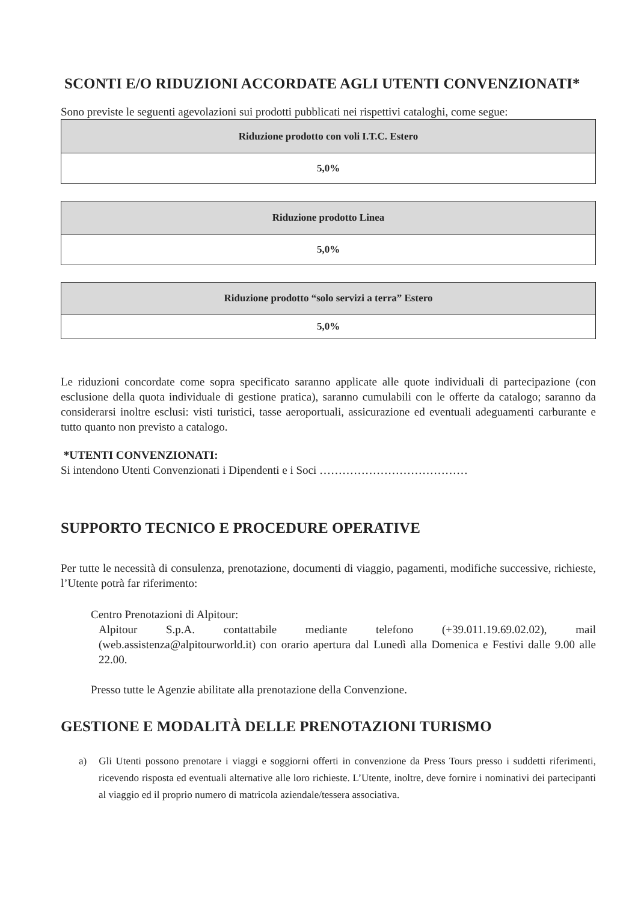SCONTI E/O RIDUZIONI ACCORDATE AGLI UTENTI CONVENZIONATI*
Sono previste le seguenti agevolazioni sui prodotti pubblicati nei rispettivi cataloghi, come segue:
| Riduzione prodotto con voli I.T.C. Estero |
| 5,0% |
| Riduzione prodotto Linea |
| 5,0% |
| Riduzione prodotto “solo servizi a terra” Estero |
| 5,0% |
Le riduzioni concordate come sopra specificato saranno applicate alle quote individuali di partecipazione (con esclusione della quota individuale di gestione pratica), saranno cumulabili con le offerte da catalogo; saranno da considerarsi inoltre esclusi: visti turistici, tasse aeroportuali, assicurazione ed eventuali adeguamenti carburante e tutto quanto non previsto a catalogo.
*UTENTI CONVENZIONATI:
Si intendono Utenti Convenzionati i Dipendenti e i Soci …………………………………
SUPPORTO TECNICO E PROCEDURE OPERATIVE
Per tutte le necessità di consulenza, prenotazione, documenti di viaggio, pagamenti, modifiche successive, richieste, l’Utente potrà far riferimento:
Centro Prenotazioni di Alpitour:
Alpitour S.p.A. contattabile mediante telefono (+39.011.19.69.02.02), mail (web.assistenza@alpitourworld.it) con orario apertura dal Lunedì alla Domenica e Festivi dalle 9.00 alle 22.00.
Presso tutte le Agenzie abilitate alla prenotazione della Convenzione.
GESTIONE E MODALITÀ DELLE PRENOTAZIONI TURISMO
a) Gli Utenti possono prenotare i viaggi e soggiorni offerti in convenzione da Press Tours presso i suddetti riferimenti, ricevendo risposta ed eventuali alternative alle loro richieste. L’Utente, inoltre, deve fornire i nominativi dei partecipanti al viaggio ed il proprio numero di matricola aziendale/tessera associativa.